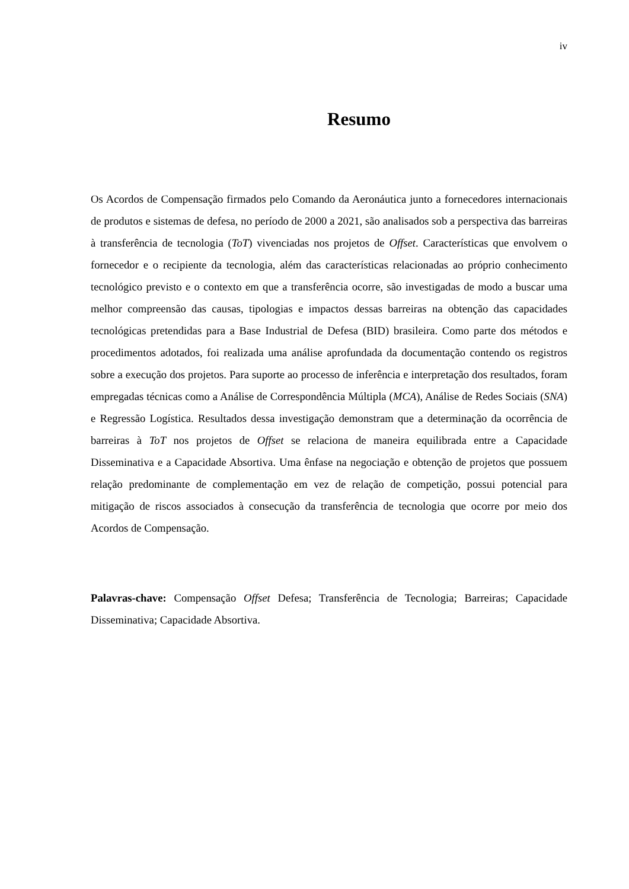iv
Resumo
Os Acordos de Compensação firmados pelo Comando da Aeronáutica junto a fornecedores internacionais de produtos e sistemas de defesa, no período de 2000 a 2021, são analisados sob a perspectiva das barreiras à transferência de tecnologia (ToT) vivenciadas nos projetos de Offset. Características que envolvem o fornecedor e o recipiente da tecnologia, além das características relacionadas ao próprio conhecimento tecnológico previsto e o contexto em que a transferência ocorre, são investigadas de modo a buscar uma melhor compreensão das causas, tipologias e impactos dessas barreiras na obtenção das capacidades tecnológicas pretendidas para a Base Industrial de Defesa (BID) brasileira. Como parte dos métodos e procedimentos adotados, foi realizada uma análise aprofundada da documentação contendo os registros sobre a execução dos projetos. Para suporte ao processo de inferência e interpretação dos resultados, foram empregadas técnicas como a Análise de Correspondência Múltipla (MCA), Análise de Redes Sociais (SNA) e Regressão Logística. Resultados dessa investigação demonstram que a determinação da ocorrência de barreiras à ToT nos projetos de Offset se relaciona de maneira equilibrada entre a Capacidade Disseminativa e a Capacidade Absortiva. Uma ênfase na negociação e obtenção de projetos que possuem relação predominante de complementação em vez de relação de competição, possui potencial para mitigação de riscos associados à consecução da transferência de tecnologia que ocorre por meio dos Acordos de Compensação.
Palavras-chave: Compensação Offset Defesa; Transferência de Tecnologia; Barreiras; Capacidade Disseminativa; Capacidade Absortiva.